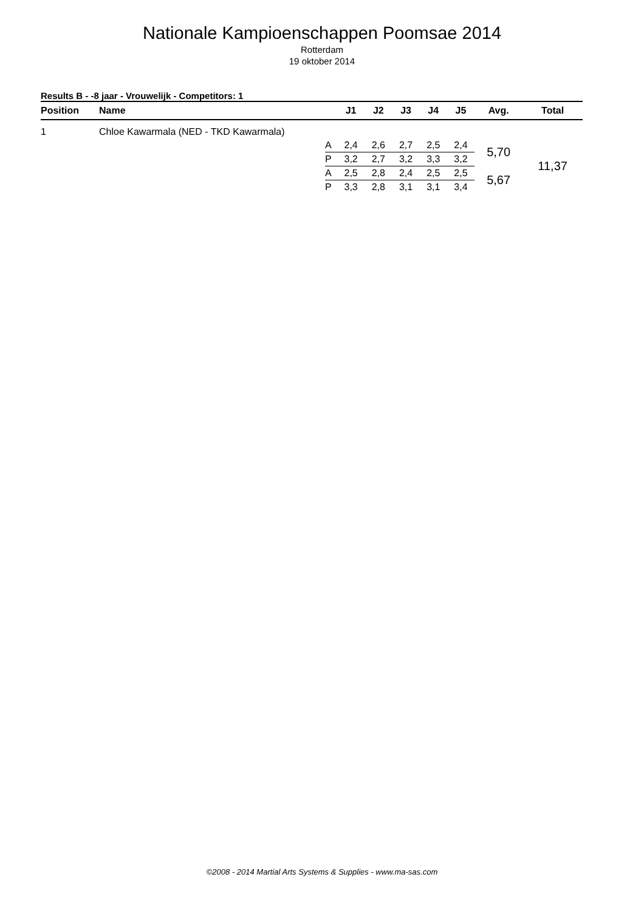Nationale Kampioenschappen Poomsae 2014
Rotterdam
19 oktober 2014
Results B - -8 jaar - Vrouwelijk - Competitors: 1
| Position | Name | | J1 | J2 | J3 | J4 | J5 | Avg. | Total |
| --- | --- | --- | --- | --- | --- | --- | --- | --- | --- |
| 1 | Chloe Kawarmala (NED - TKD Kawarmala) | | | | | | | | |
| | | A | 2,4 | 2,6 | 2,7 | 2,5 | 2,4 | 5,70 | 11,37 |
| | | P | 3,2 | 2,7 | 3,2 | 3,3 | 3,2 | | |
| | | A | 2,5 | 2,8 | 2,4 | 2,5 | 2,5 | 5,67 | |
| | | P | 3,3 | 2,8 | 3,1 | 3,1 | 3,4 | | |
©2008 - 2014 Martial Arts Systems & Supplies - www.ma-sas.com